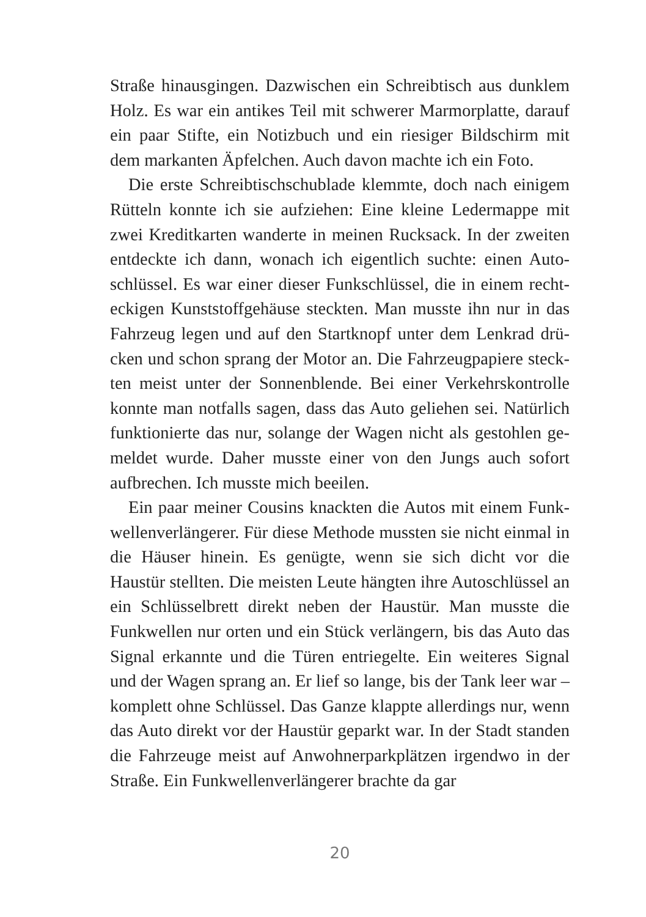Straße hinausgingen. Dazwischen ein Schreibtisch aus dunklem Holz. Es war ein antikes Teil mit schwerer Marmorplatte, darauf ein paar Stifte, ein Notizbuch und ein riesiger Bildschirm mit dem markanten Äpfelchen. Auch davon machte ich ein Foto.
Die erste Schreibtischschublade klemmte, doch nach einigem Rütteln konnte ich sie aufziehen: Eine kleine Ledermappe mit zwei Kreditkarten wanderte in meinen Rucksack. In der zweiten entdeckte ich dann, wonach ich eigentlich suchte: einen Auto­schlüssel. Es war einer dieser Funkschlüssel, die in einem recht­eckigen Kunststoffgehäuse steckten. Man musste ihn nur in das Fahrzeug legen und auf den Startknopf unter dem Lenkrad drü­cken und schon sprang der Motor an. Die Fahrzeugpapiere steck­ten meist unter der Sonnenblende. Bei einer Verkehrskontrolle konnte man notfalls sagen, dass das Auto geliehen sei. Natürlich funktionierte das nur, solange der Wagen nicht als gestohlen ge­meldet wurde. Daher musste einer von den Jungs auch sofort aufbrechen. Ich musste mich beeilen.
Ein paar meiner Cousins knackten die Autos mit einem Funk­wellenverlängerer. Für diese Methode mussten sie nicht einmal in die Häuser hinein. Es genügte, wenn sie sich dicht vor die Haustür stellten. Die meisten Leute hängten ihre Autoschlüssel an ein Schlüsselbrett direkt neben der Haustür. Man musste die Funkwellen nur orten und ein Stück verlängern, bis das Auto das Signal erkannte und die Türen entriegelte. Ein weiteres Si­gnal und der Wagen sprang an. Er lief so lange, bis der Tank leer war – komplett ohne Schlüssel. Das Ganze klappte allerdings nur, wenn das Auto direkt vor der Haustür geparkt war. In der Stadt standen die Fahrzeuge meist auf Anwohnerparkplätzen ir­gendwo in der Straße. Ein Funkwellenverlängerer brachte da gar
20